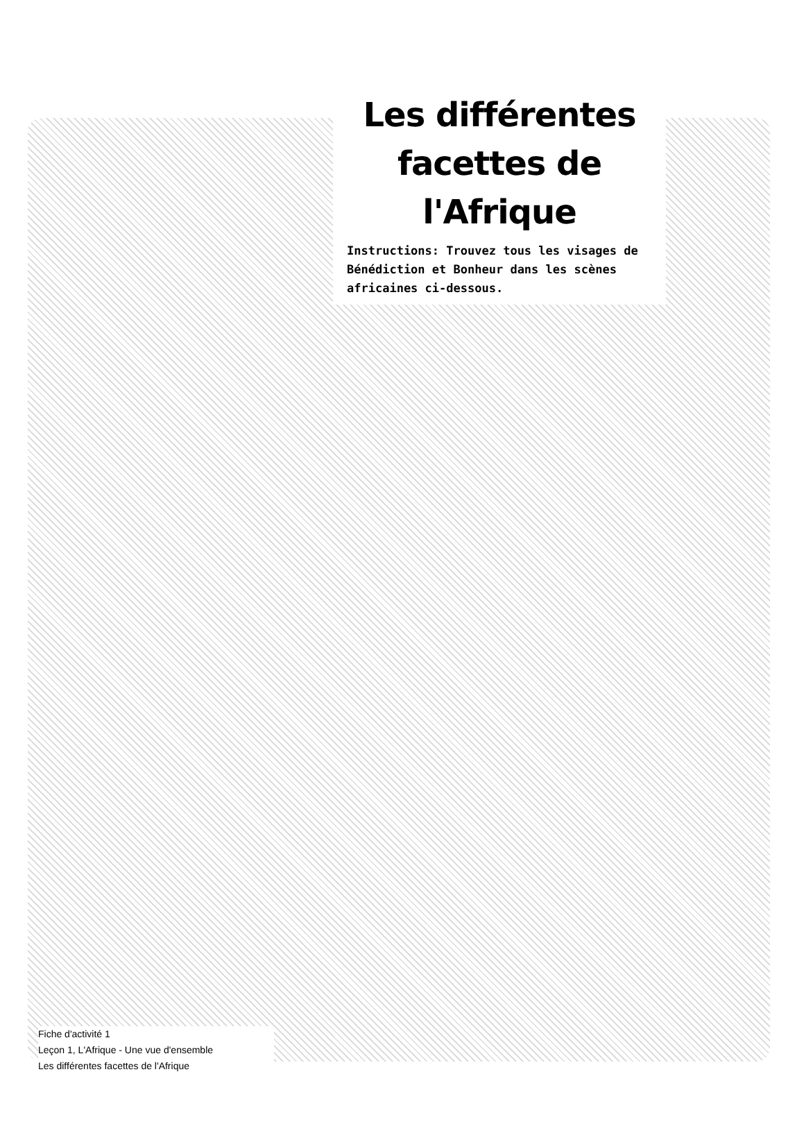Les différentes facettes de l'Afrique
Instructions: Trouvez tous les visages de Bénédiction et Bonheur dans les scènes africaines ci-dessous.
Fiche d'activité 1
Leçon 1, L'Afrique - Une vue d'ensemble
Les différentes facettes de l'Afrique